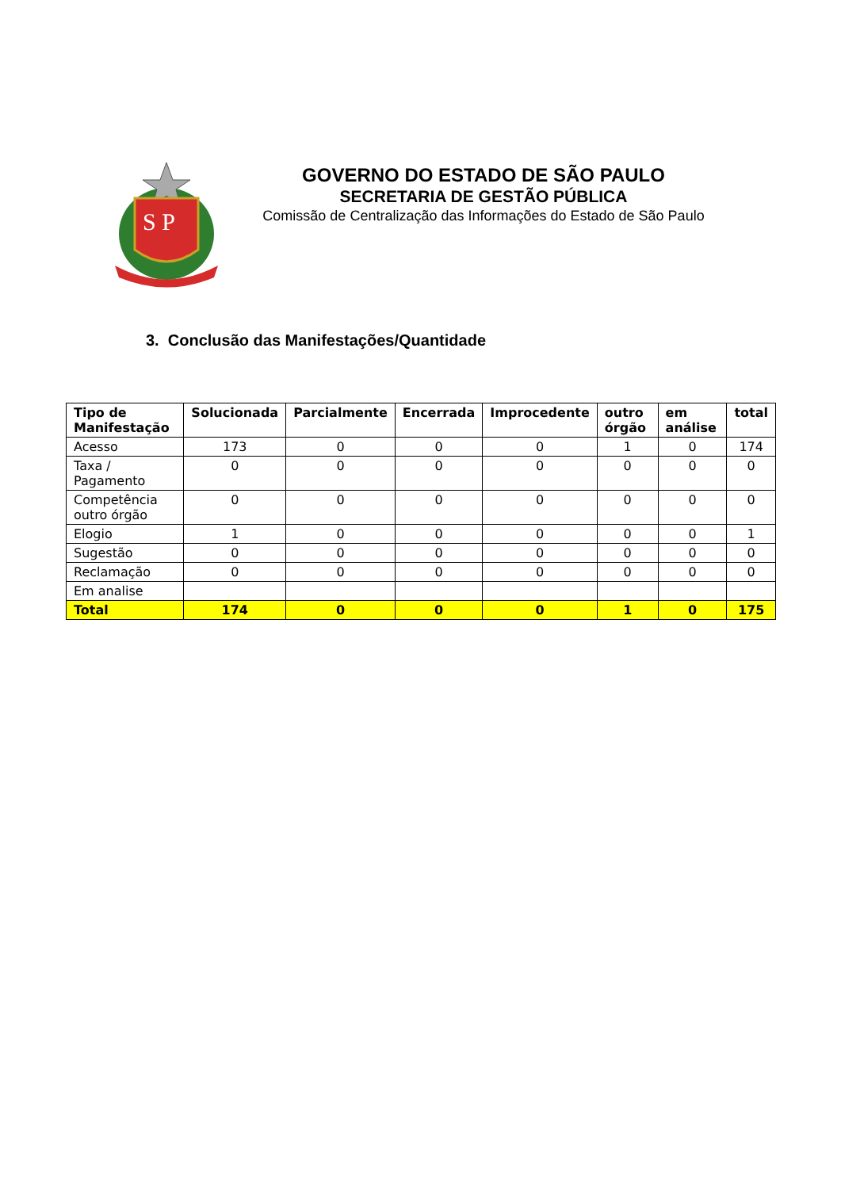S P
GOVERNO DO ESTADO DE SÃO PAULO
SECRETARIA DE GESTÃO PÚBLICA
Comissão de Centralização das Informações do Estado de São Paulo
3. Conclusão das Manifestações/Quantidade
| Tipo de Manifestação | Solucionada | Parcialmente | Encerrada | Improcedente | outro órgão | em análise | total |
| --- | --- | --- | --- | --- | --- | --- | --- |
| Acesso | 173 | 0 | 0 | 0 | 1 | 0 | 174 |
| Taxa / Pagamento | 0 | 0 | 0 | 0 | 0 | 0 | 0 |
| Competência outro órgão | 0 | 0 | 0 | 0 | 0 | 0 | 0 |
| Elogio | 1 | 0 | 0 | 0 | 0 | 0 | 1 |
| Sugestão | 0 | 0 | 0 | 0 | 0 | 0 | 0 |
| Reclamação | 0 | 0 | 0 | 0 | 0 | 0 | 0 |
| Em analise | | | | | | | |
| Total | 174 | 0 | 0 | 0 | 1 | 0 | 175 |